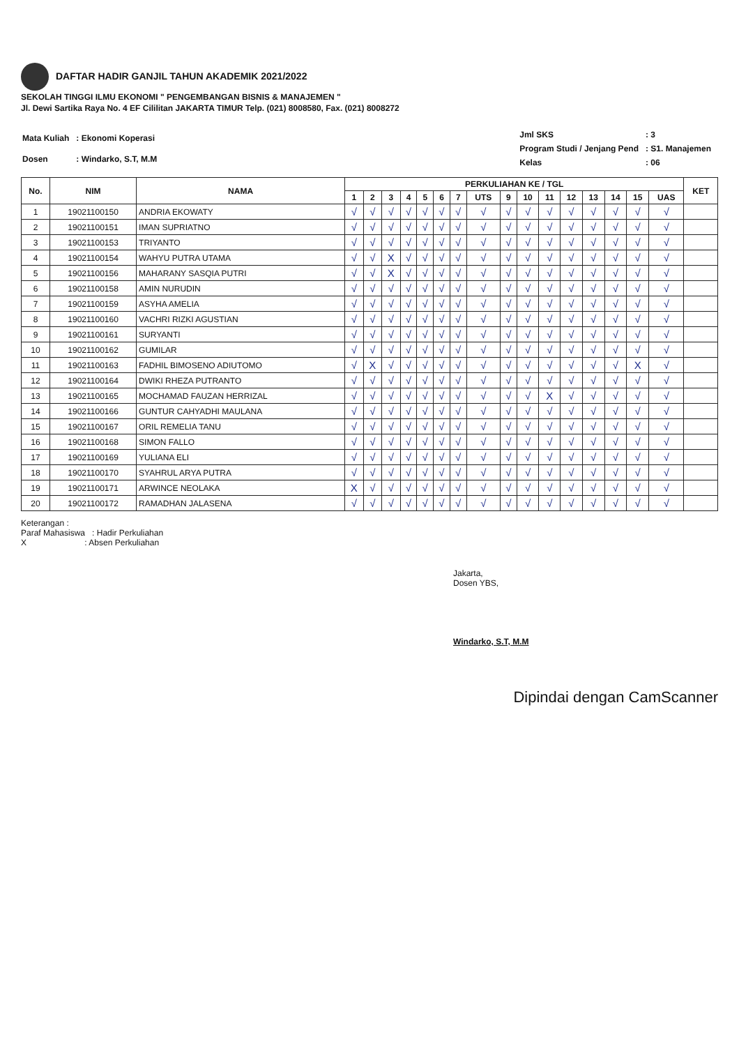DAFTAR HADIR GANJIL TAHUN AKADEMIK 2021/2022
SEKOLAH TINGGI ILMU EKONOMI " PENGEMBANGAN BISNIS & MANAJEMEN "
Jl. Dewi Sartika Raya No. 4 EF Cililitan JAKARTA TIMUR Telp. (021) 8008580, Fax. (021) 8008272
| Mata Kuliah | : Ekonomi Koperasi |
| Dosen | : Windarko, S.T, M.M |
| Jml SKS | : 3 |
| Program Studi / Jenjang Pend | : S1. Manajemen |
| Kelas | : 06 |
| No. | NIM | NAMA | PERKULIAHAN KE / TGL | | | | | | | | | | | | | | | | KET |
| --- | --- | --- | --- | --- | --- | --- | --- | --- | --- | --- | --- | --- | --- | --- | --- | --- | --- | --- | --- |
| | | | 1 | 2 | 3 | 4 | 5 | 6 | 7 | UTS | 9 | 10 | 11 | 12 | 13 | 14 | 15 | UAS | |
| 1 | 19021100150 | ANDRIA EKOWATY | √ | √ | √ | √ | √ | √ | √ | √ | √ | √ | √ | √ | √ | √ | √ | √ | |
| 2 | 19021100151 | IMAN SUPRIATNO | √ | √ | √ | √ | √ | √ | √ | √ | √ | √ | √ | √ | √ | √ | √ | √ | |
| 3 | 19021100153 | TRIYANTO | √ | √ | √ | √ | √ | √ | √ | √ | √ | √ | √ | √ | √ | √ | √ | √ | |
| 4 | 19021100154 | WAHYU PUTRA UTAMA | √ | √ | X | √ | √ | √ | √ | √ | √ | √ | √ | √ | √ | √ | √ | √ | |
| 5 | 19021100156 | MAHARANY SASQIA PUTRI | √ | √ | X | √ | √ | √ | √ | √ | √ | √ | √ | √ | √ | √ | √ | √ | |
| 6 | 19021100158 | AMIN NURUDIN | √ | √ | √ | √ | √ | √ | √ | √ | √ | √ | √ | √ | √ | √ | √ | √ | |
| 7 | 19021100159 | ASYHA AMELIA | √ | √ | √ | √ | √ | √ | √ | √ | √ | √ | √ | √ | √ | √ | √ | √ | |
| 8 | 19021100160 | VACHRI RIZKI AGUSTIAN | √ | √ | √ | √ | √ | √ | √ | √ | √ | √ | √ | √ | √ | √ | √ | √ | |
| 9 | 19021100161 | SURYANTI | √ | √ | √ | √ | √ | √ | √ | √ | √ | √ | √ | √ | √ | √ | √ | √ | |
| 10 | 19021100162 | GUMILAR | √ | √ | √ | √ | √ | √ | √ | √ | √ | √ | √ | √ | √ | √ | √ | √ | |
| 11 | 19021100163 | FADHIL BIMOSENO ADIUTOMO | √ | X | √ | √ | √ | √ | √ | √ | √ | √ | √ | √ | √ | √ | X | √ | |
| 12 | 19021100164 | DWIKI RHEZA PUTRANTO | √ | √ | √ | √ | √ | √ | √ | √ | √ | √ | √ | √ | √ | √ | √ | √ | |
| 13 | 19021100165 | MOCHAMAD FAUZAN HERRIZAL | √ | √ | √ | √ | √ | √ | √ | √ | √ | √ | X | √ | √ | √ | √ | √ | |
| 14 | 19021100166 | GUNTUR CAHYADHI MAULANA | √ | √ | √ | √ | √ | √ | √ | √ | √ | √ | √ | √ | √ | √ | √ | √ | |
| 15 | 19021100167 | ORIL REMELIA TANU | √ | √ | √ | √ | √ | √ | √ | √ | √ | √ | √ | √ | √ | √ | √ | √ | |
| 16 | 19021100168 | SIMON FALLO | √ | √ | √ | √ | √ | √ | √ | √ | √ | √ | √ | √ | √ | √ | √ | √ | |
| 17 | 19021100169 | YULIANA ELI | √ | √ | √ | √ | √ | √ | √ | √ | √ | √ | √ | √ | √ | √ | √ | √ | |
| 18 | 19021100170 | SYAHRUL ARYA PUTRA | √ | √ | √ | √ | √ | √ | √ | √ | √ | √ | √ | √ | √ | √ | √ | √ | |
| 19 | 19021100171 | ARWINCE NEOLAKA | X | √ | √ | √ | √ | √ | √ | √ | √ | √ | √ | √ | √ | √ | √ | √ | |
| 20 | 19021100172 | RAMADHAN JALASENA | √ | √ | √ | √ | √ | √ | √ | √ | √ | √ | √ | √ | √ | √ | √ | √ | |
Keterangan :
Paraf Mahasiswa : Hadir Perkuliahan
X : Absen Perkuliahan
Jakarta,
Dosen YBS,
Windarko, S.T, M.M
Dipindai dengan CamScanner